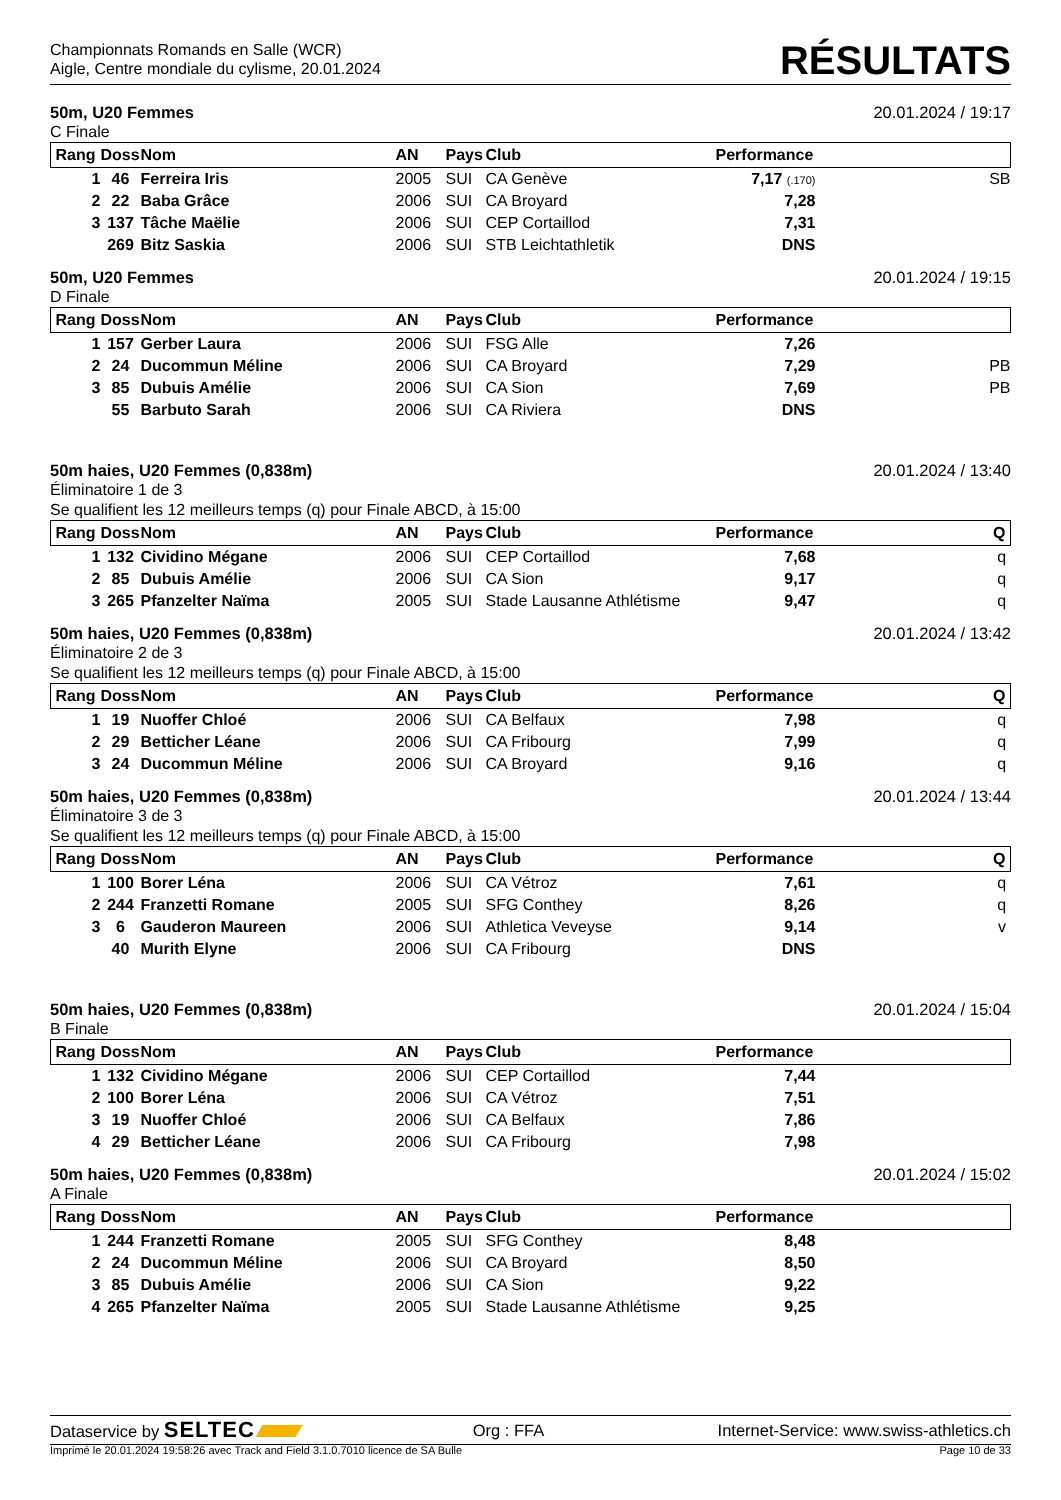Championnats Romands en Salle (WCR)
Aigle, Centre mondiale du cylisme, 20.01.2024
RÉSULTATS
50m, U20 Femmes 20.01.2024 / 19:17
C Finale
| Rang | Doss | Nom | AN | Pays | Club | Performance | |
| --- | --- | --- | --- | --- | --- | --- | --- |
| 1 | 46 | Ferreira Iris | 2005 | SUI | CA Genève | 7,17 (.170) | SB |
| 2 | 22 | Baba Grâce | 2006 | SUI | CA Broyard | 7,28 | |
| 3 | 137 | Tâche Maëlie | 2006 | SUI | CEP Cortaillod | 7,31 | |
| | 269 | Bitz Saskia | 2006 | SUI | STB Leichtathletik | DNS | |
50m, U20 Femmes 20.01.2024 / 19:15
D Finale
| Rang | Doss | Nom | AN | Pays | Club | Performance | |
| --- | --- | --- | --- | --- | --- | --- | --- |
| 1 | 157 | Gerber Laura | 2006 | SUI | FSG Alle | 7,26 | |
| 2 | 24 | Ducommun Méline | 2006 | SUI | CA Broyard | 7,29 | PB |
| 3 | 85 | Dubuis Amélie | 2006 | SUI | CA Sion | 7,69 | PB |
| | 55 | Barbuto Sarah | 2006 | SUI | CA Riviera | DNS | |
50m haies, U20 Femmes (0,838m) 20.01.2024 / 13:40
Éliminatoire 1 de 3
Se qualifient les 12 meilleurs temps (q) pour Finale ABCD, à 15:00
| Rang | Doss | Nom | AN | Pays | Club | Performance | Q |
| --- | --- | --- | --- | --- | --- | --- | --- |
| 1 | 132 | Cividino Mégane | 2006 | SUI | CEP Cortaillod | 7,68 | q |
| 2 | 85 | Dubuis Amélie | 2006 | SUI | CA Sion | 9,17 | q |
| 3 | 265 | Pfanzelter Naïma | 2005 | SUI | Stade Lausanne Athlétisme | 9,47 | q |
50m haies, U20 Femmes (0,838m) 20.01.2024 / 13:42
Éliminatoire 2 de 3
Se qualifient les 12 meilleurs temps (q) pour Finale ABCD, à 15:00
| Rang | Doss | Nom | AN | Pays | Club | Performance | Q |
| --- | --- | --- | --- | --- | --- | --- | --- |
| 1 | 19 | Nuoffer Chloé | 2006 | SUI | CA Belfaux | 7,98 | q |
| 2 | 29 | Betticher Léane | 2006 | SUI | CA Fribourg | 7,99 | q |
| 3 | 24 | Ducommun Méline | 2006 | SUI | CA Broyard | 9,16 | q |
50m haies, U20 Femmes (0,838m) 20.01.2024 / 13:44
Éliminatoire 3 de 3
Se qualifient les 12 meilleurs temps (q) pour Finale ABCD, à 15:00
| Rang | Doss | Nom | AN | Pays | Club | Performance | Q |
| --- | --- | --- | --- | --- | --- | --- | --- |
| 1 | 100 | Borer Léna | 2006 | SUI | CA Vétroz | 7,61 | q |
| 2 | 244 | Franzetti Romane | 2005 | SUI | SFG Conthey | 8,26 | q |
| 3 | 6 | Gauderon Maureen | 2006 | SUI | Athletica Veveyse | 9,14 | v |
| | 40 | Murith Elyne | 2006 | SUI | CA Fribourg | DNS | |
50m haies, U20 Femmes (0,838m) 20.01.2024 / 15:04
B Finale
| Rang | Doss | Nom | AN | Pays | Club | Performance | |
| --- | --- | --- | --- | --- | --- | --- | --- |
| 1 | 132 | Cividino Mégane | 2006 | SUI | CEP Cortaillod | 7,44 | |
| 2 | 100 | Borer Léna | 2006 | SUI | CA Vétroz | 7,51 | |
| 3 | 19 | Nuoffer Chloé | 2006 | SUI | CA Belfaux | 7,86 | |
| 4 | 29 | Betticher Léane | 2006 | SUI | CA Fribourg | 7,98 | |
50m haies, U20 Femmes (0,838m) 20.01.2024 / 15:02
A Finale
| Rang | Doss | Nom | AN | Pays | Club | Performance | |
| --- | --- | --- | --- | --- | --- | --- | --- |
| 1 | 244 | Franzetti Romane | 2005 | SUI | SFG Conthey | 8,48 | |
| 2 | 24 | Ducommun Méline | 2006 | SUI | CA Broyard | 8,50 | |
| 3 | 85 | Dubuis Amélie | 2006 | SUI | CA Sion | 9,22 | |
| 4 | 265 | Pfanzelter Naïma | 2005 | SUI | Stade Lausanne Athlétisme | 9,25 | |
Dataservice by SELTEC Org : FFA Internet-Service: www.swiss-athletics.ch
Imprimé le 20.01.2024 19:58:26 avec Track and Field 3.1.0.7010 licence de SA Bulle Page 10 de 33